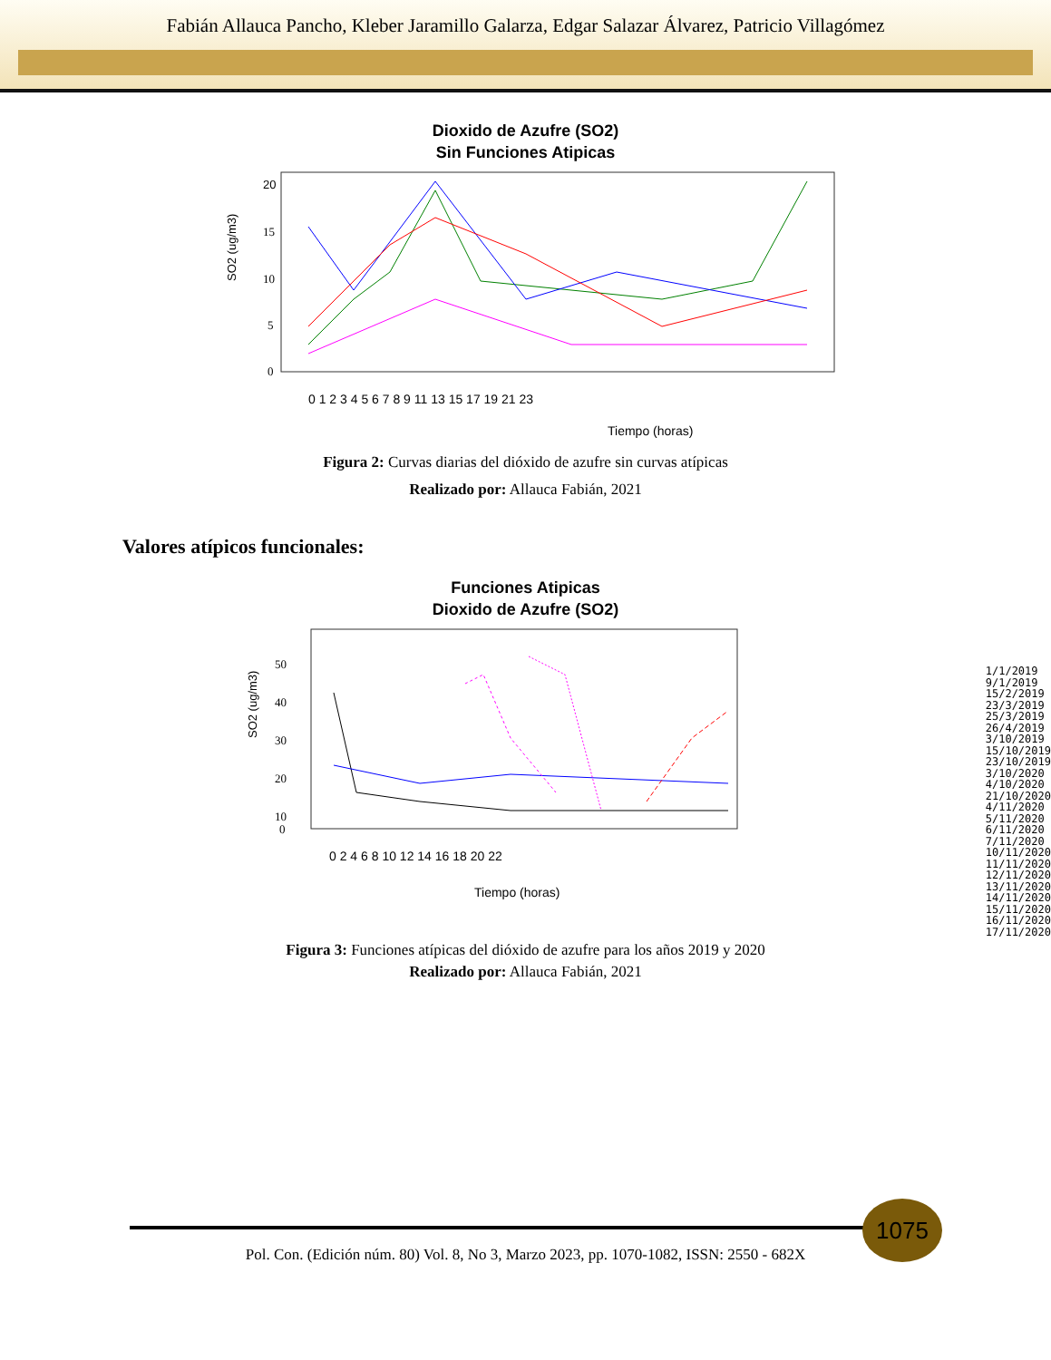Fabián Allauca Pancho, Kleber Jaramillo Galarza, Edgar Salazar Álvarez, Patricio Villagómez
Dioxido de Azufre (SO2)
Sin Funciones Atipicas
SO2 (ug/m3)
20
15
10
5
0
0 1 2 3 4 5 6 7 8 9 11 13 15 17 19 21 23
Tiempo (horas)
Figura 2: Curvas diarias del dióxido de azufre sin curvas atípicas
Realizado por: Allauca Fabián, 2021
Valores atípicos funcionales:
Funciones Atipicas
Dioxido de Azufre (SO2)
SO2 (ug/m3)
50
40
30
20
10
0
0 2 4 6 8 10 12 14 16 18 20 22
Tiempo (horas)
1/1/2019
9/1/2019
15/2/2019
23/3/2019
25/3/2019
26/4/2019
3/10/2019
15/10/2019
23/10/2019
3/10/2020
4/10/2020
21/10/2020
4/11/2020
5/11/2020
6/11/2020
7/11/2020
10/11/2020
11/11/2020
12/11/2020
13/11/2020
14/11/2020
15/11/2020
16/11/2020
17/11/2020
Figura 3: Funciones atípicas del dióxido de azufre para los años 2019 y 2020
Realizado por: Allauca Fabián, 2021
1075
Pol. Con. (Edición núm. 80) Vol. 8, No 3, Marzo 2023, pp. 1070-1082, ISSN: 2550 - 682X